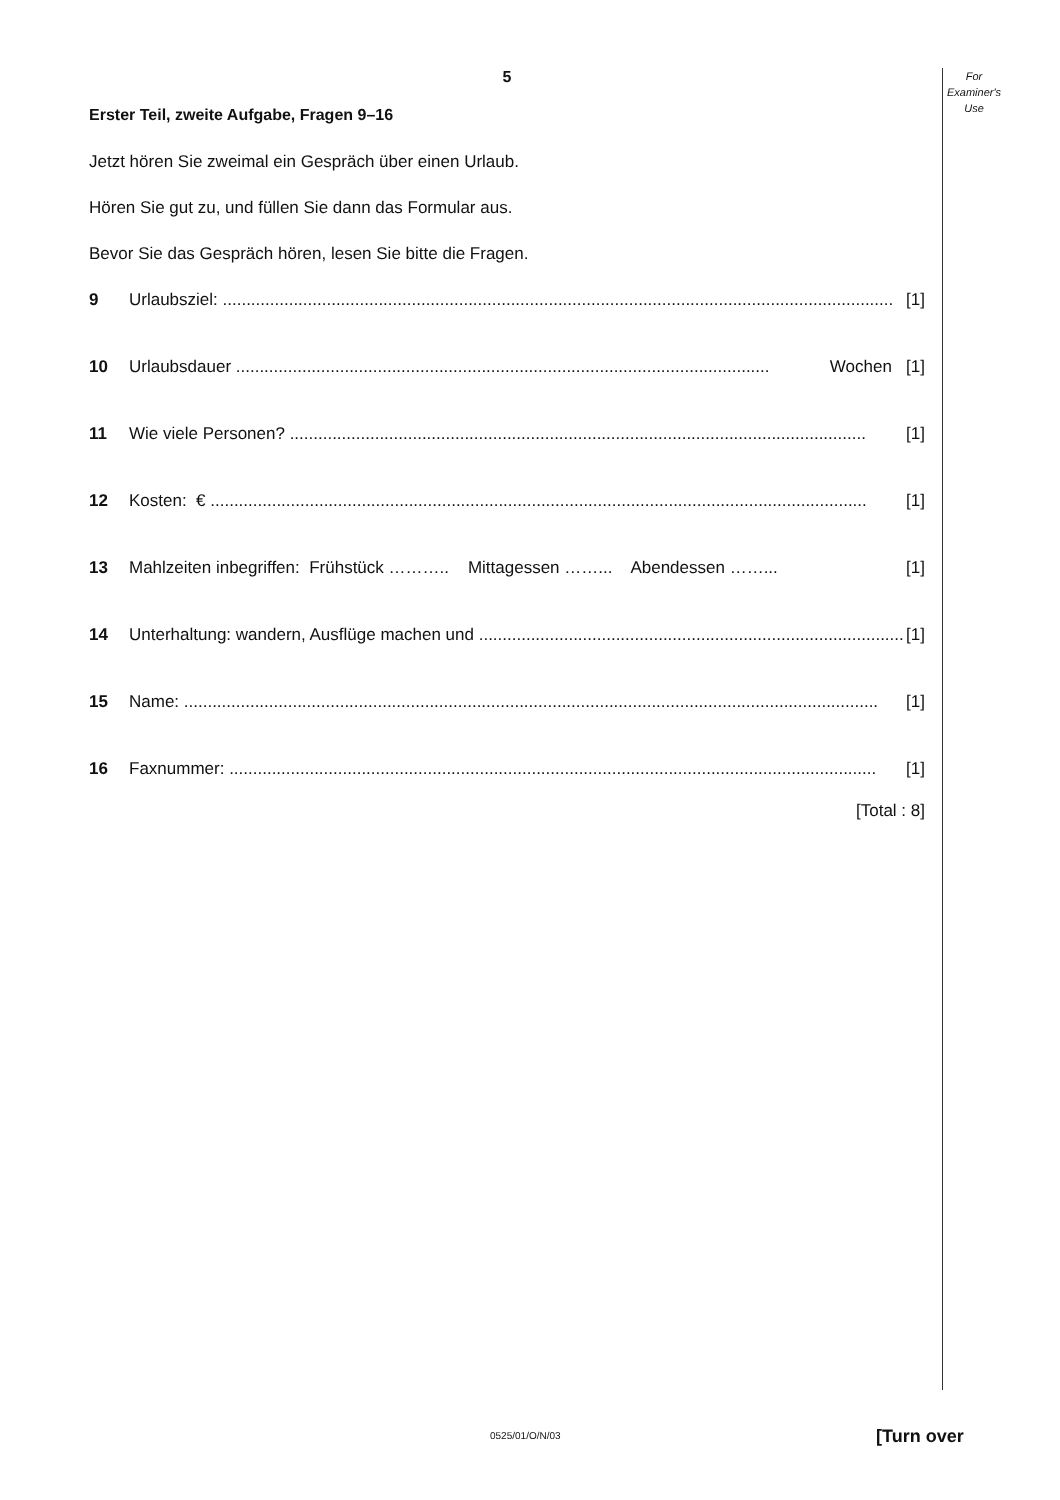For
Examiner's
Use
5
Erster Teil, zweite Aufgabe, Fragen 9–16
Jetzt hören Sie zweimal ein Gespräch über einen Urlaub.
Hören Sie gut zu, und füllen Sie dann das Formular aus.
Bevor Sie das Gespräch hören, lesen Sie bitte die Fragen.
9 Urlaubsziel: .............................................................................................................................................. [1]
10 Urlaubsdauer ................................................................................................................. Wochen [1]
11 Wie viele Personen? .......................................................................................................................... [1]
12 Kosten: € ........................................................................................................................................... [1]
13 Mahlzeiten inbegriffen: Frühstück ……….. Mittagessen ……... Abendessen ……... [1]
14 Unterhaltung: wandern, Ausflüge machen und .......................................................................................... [1]
15 Name: ................................................................................................................................................... [1]
16 Faxnummer: ......................................................................................................................................... [1]
[Total : 8]
0525/01/O/N/03 [Turn over